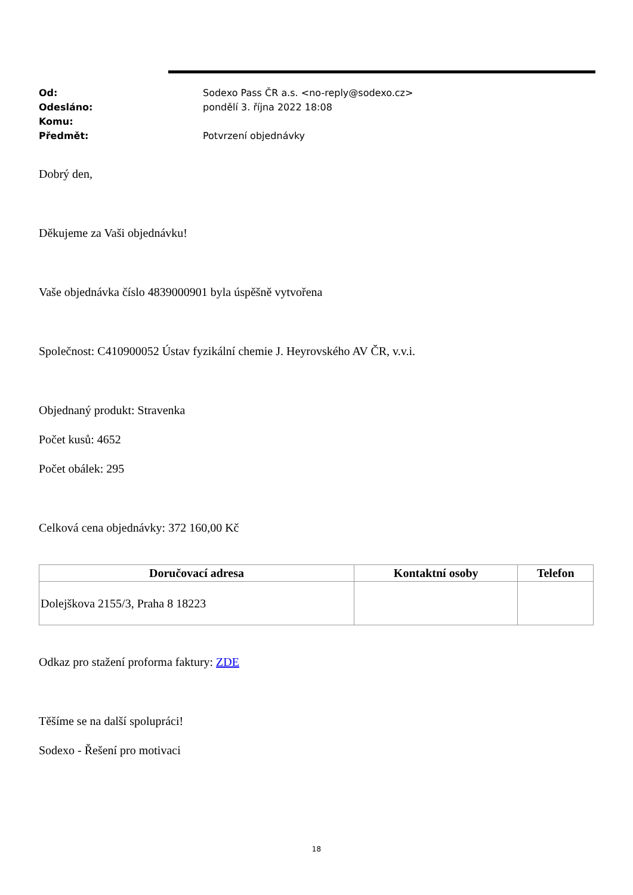Od: Sodexo Pass ČR a.s. <no-reply@sodexo.cz>
Odesláno: pondělí 3. října 2022 18:08
Komu:
Předmět: Potvrzení objednávky
Dobrý den,
Děkujeme za Vaši objednávku!
Vaše objednávka číslo 4839000901 byla úspěšně vytvořena
Společnost: C410900052 Ústav fyzikální chemie J. Heyrovského AV ČR, v.v.i.
Objednaný produkt: Stravenka
Počet kusů: 4652
Počet obálek: 295
Celková cena objednávky: 372 160,00 Kč
| Doručovací adresa | Kontaktní osoby | Telefon |
| --- | --- | --- |
| Dolejškova 2155/3, Praha 8 18223 | | |
Odkaz pro stažení proforma faktury: ZDE
Těšíme se na další spolupráci!
Sodexo - Řešení pro motivaci
18